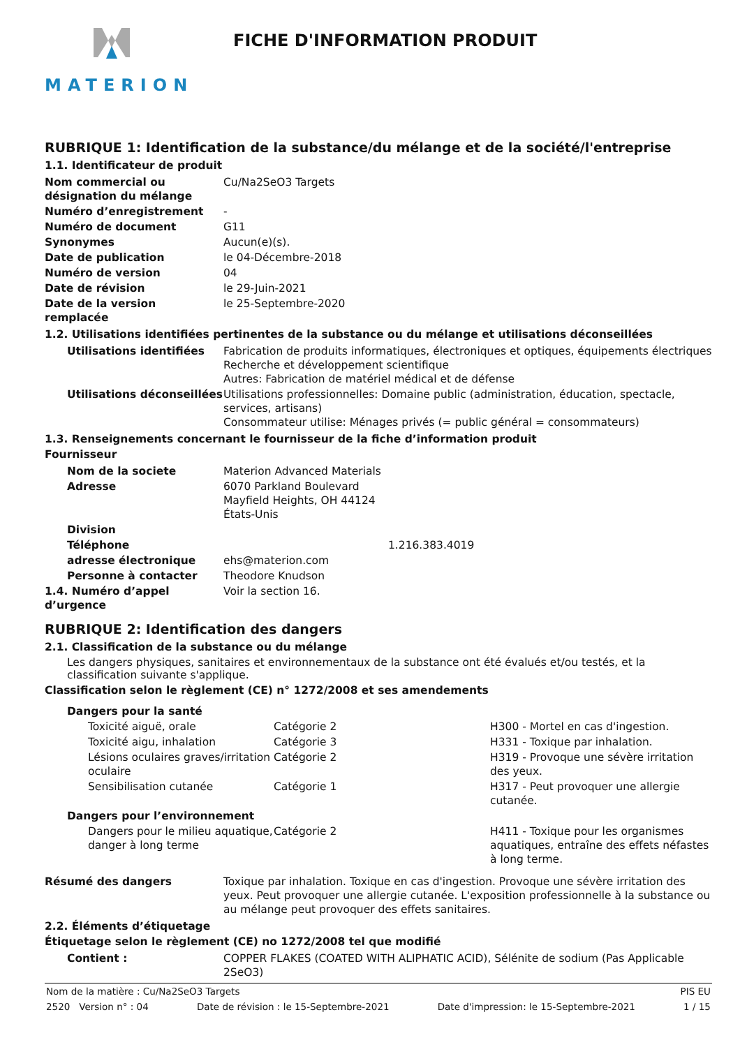MATERION
FICHE D'INFORMATION PRODUIT
RUBRIQUE 1: Identification de la substance/du mélange et de la société/l'entreprise
1.1. Identificateur de produit
| Nom commercial ou désignation du mélange | Cu/Na2SeO3 Targets |
| Numéro d’enregistrement | - |
| Numéro de document | G11 |
| Synonymes | Aucun(e)(s). |
| Date de publication | le 04-Décembre-2018 |
| Numéro de version | 04 |
| Date de révision | le 29-Juin-2021 |
| Date de la version remplacée | le 25-Septembre-2020 |
1.2. Utilisations identifiées pertinentes de la substance ou du mélange et utilisations déconseillées
| Utilisations identifiées | Fabrication de produits informatiques, électroniques et optiques, équipements électriques Recherche et développement scientifique Autres: Fabrication de matériel médical et de défense |
| Utilisations déconseillées | Utilisations professionnelles: Domaine public (administration, éducation, spectacle, services, artisans) Consommateur utilise: Ménages privés (= public général = consommateurs) |
1.3. Renseignements concernant le fournisseur de la fiche d’information produit
Fournisseur
| Nom de la societe | Materion Advanced Materials | |
| Adresse | 6070 Parkland Boulevard Mayfield Heights, OH 44124 États-Unis | |
| Division | | |
| Téléphone | | 1.216.383.4019 |
| adresse électronique | ehs@materion.com | |
| Personne à contacter | Theodore Knudson | |
| 1.4. Numéro d’appel d’urgence | Voir la section 16. | |
RUBRIQUE 2: Identification des dangers
2.1. Classification de la substance ou du mélange
Les dangers physiques, sanitaires et environnementaux de la substance ont été évalués et/ou testés, et la classification suivante s'applique.
Classification selon le règlement (CE) n° 1272/2008 et ses amendements
| Dangers pour la santé | | |
| Toxicité aiguë, orale | Catégorie 2 | H300 - Mortel en cas d'ingestion. |
| Toxicité aigu, inhalation | Catégorie 3 | H331 - Toxique par inhalation. |
| Lésions oculaires graves/irritation oculaire | Catégorie 2 | H319 - Provoque une sévère irritation des yeux. |
| Sensibilisation cutanée | Catégorie 1 | H317 - Peut provoquer une allergie cutanée. |
| Dangers pour l’environnement | | |
| Dangers pour le milieu aquatique, danger à long terme | Catégorie 2 | H411 - Toxique pour les organismes aquatiques, entraîne des effets néfastes à long terme. |
| Résumé des dangers | Toxique par inhalation. Toxique en cas d'ingestion. Provoque une sévère irritation des yeux. Peut provoquer une allergie cutanée. L'exposition professionnelle à la substance ou au mélange peut provoquer des effets sanitaires. |
2.2. Éléments d’étiquetage
Étiquetage selon le règlement (CE) no 1272/2008 tel que modifié
| Contient : | COPPER FLAKES (COATED WITH ALIPHATIC ACID), Sélénite de sodium (Pas Applicable 2SeO3) |
Nom de la matière : Cu/Na2SeO3 Targets PIS EU
2520 Version n° : 04 Date de révision : le 15-Septembre-2021 Date d'impression: le 15-Septembre-2021 1 / 15